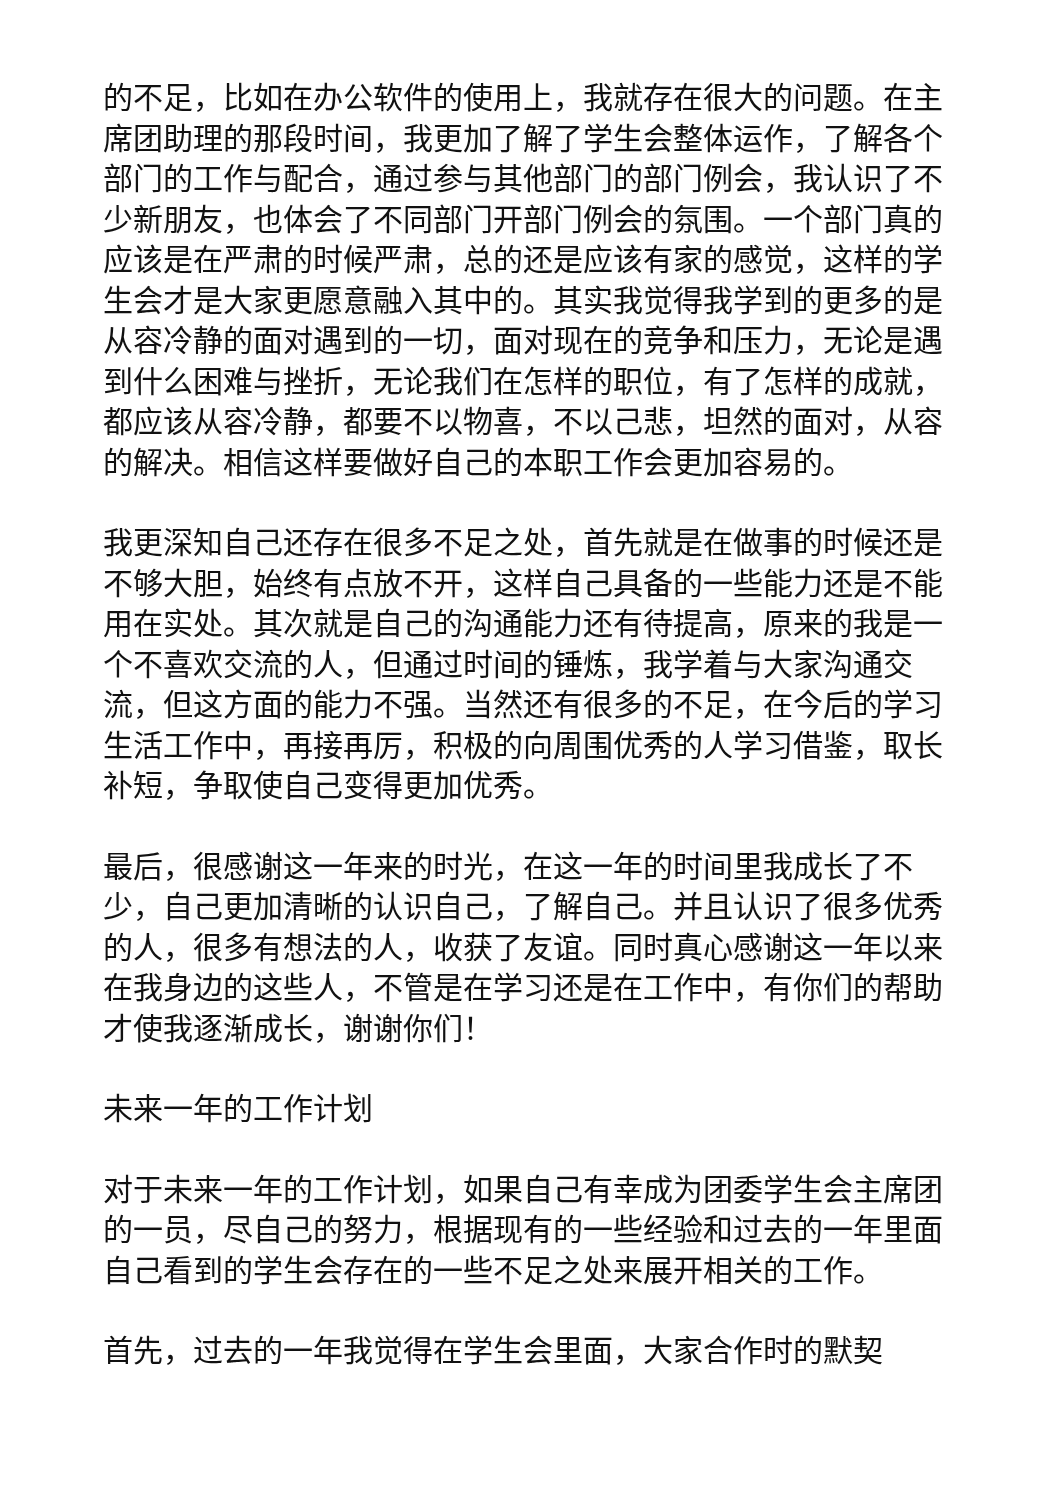的不足，比如在办公软件的使用上，我就存在很大的问题。在主席团助理的那段时间，我更加了解了学生会整体运作，了解各个部门的工作与配合，通过参与其他部门的部门例会，我认识了不少新朋友，也体会了不同部门开部门例会的氛围。一个部门真的应该是在严肃的时候严肃，总的还是应该有家的感觉，这样的学生会才是大家更愿意融入其中的。其实我觉得我学到的更多的是从容冷静的面对遇到的一切，面对现在的竞争和压力，无论是遇到什么困难与挫折，无论我们在怎样的职位，有了怎样的成就，都应该从容冷静，都要不以物喜，不以己悲，坦然的面对，从容的解决。相信这样要做好自己的本职工作会更加容易的。
我更深知自己还存在很多不足之处，首先就是在做事的时候还是不够大胆，始终有点放不开，这样自己具备的一些能力还是不能用在实处。其次就是自己的沟通能力还有待提高，原来的我是一个不喜欢交流的人，但通过时间的锤炼，我学着与大家沟通交流，但这方面的能力不强。当然还有很多的不足，在今后的学习生活工作中，再接再厉，积极的向周围优秀的人学习借鉴，取长补短，争取使自己变得更加优秀。
最后，很感谢这一年来的时光，在这一年的时间里我成长了不少，自己更加清晰的认识自己，了解自己。并且认识了很多优秀的人，很多有想法的人，收获了友谊。同时真心感谢这一年以来在我身边的这些人，不管是在学习还是在工作中，有你们的帮助才使我逐渐成长，谢谢你们！
未来一年的工作计划
对于未来一年的工作计划，如果自己有幸成为团委学生会主席团的一员，尽自己的努力，根据现有的一些经验和过去的一年里面自己看到的学生会存在的一些不足之处来展开相关的工作。
首先，过去的一年我觉得在学生会里面，大家合作时的默契